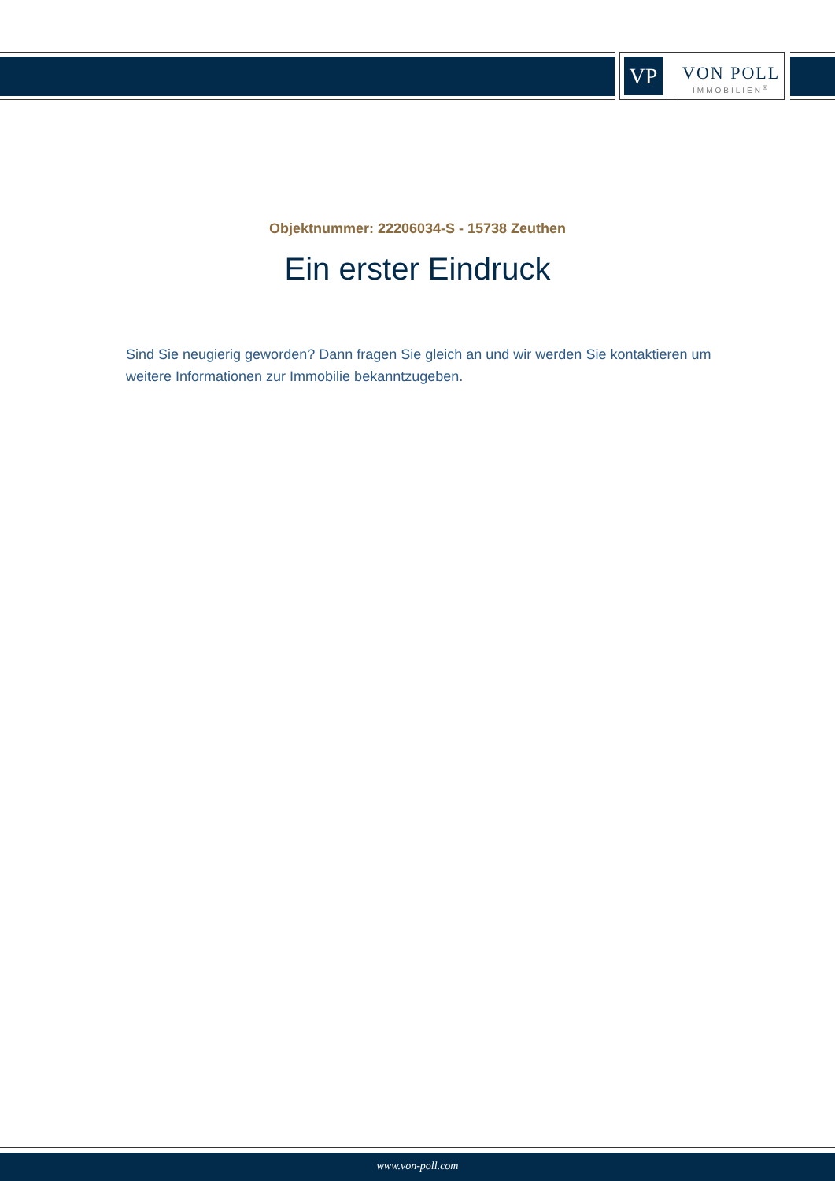VP
VON POLL
IMMOBILIEN<sup>®</sup>
Objektnummer: 22206034-S - 15738 Zeuthen
Ein erster Eindruck
Sind Sie neugierig geworden? Dann fragen Sie gleich an und wir werden Sie kontaktieren um weitere Informationen zur Immobilie bekanntzugeben.
www.von-poll.com